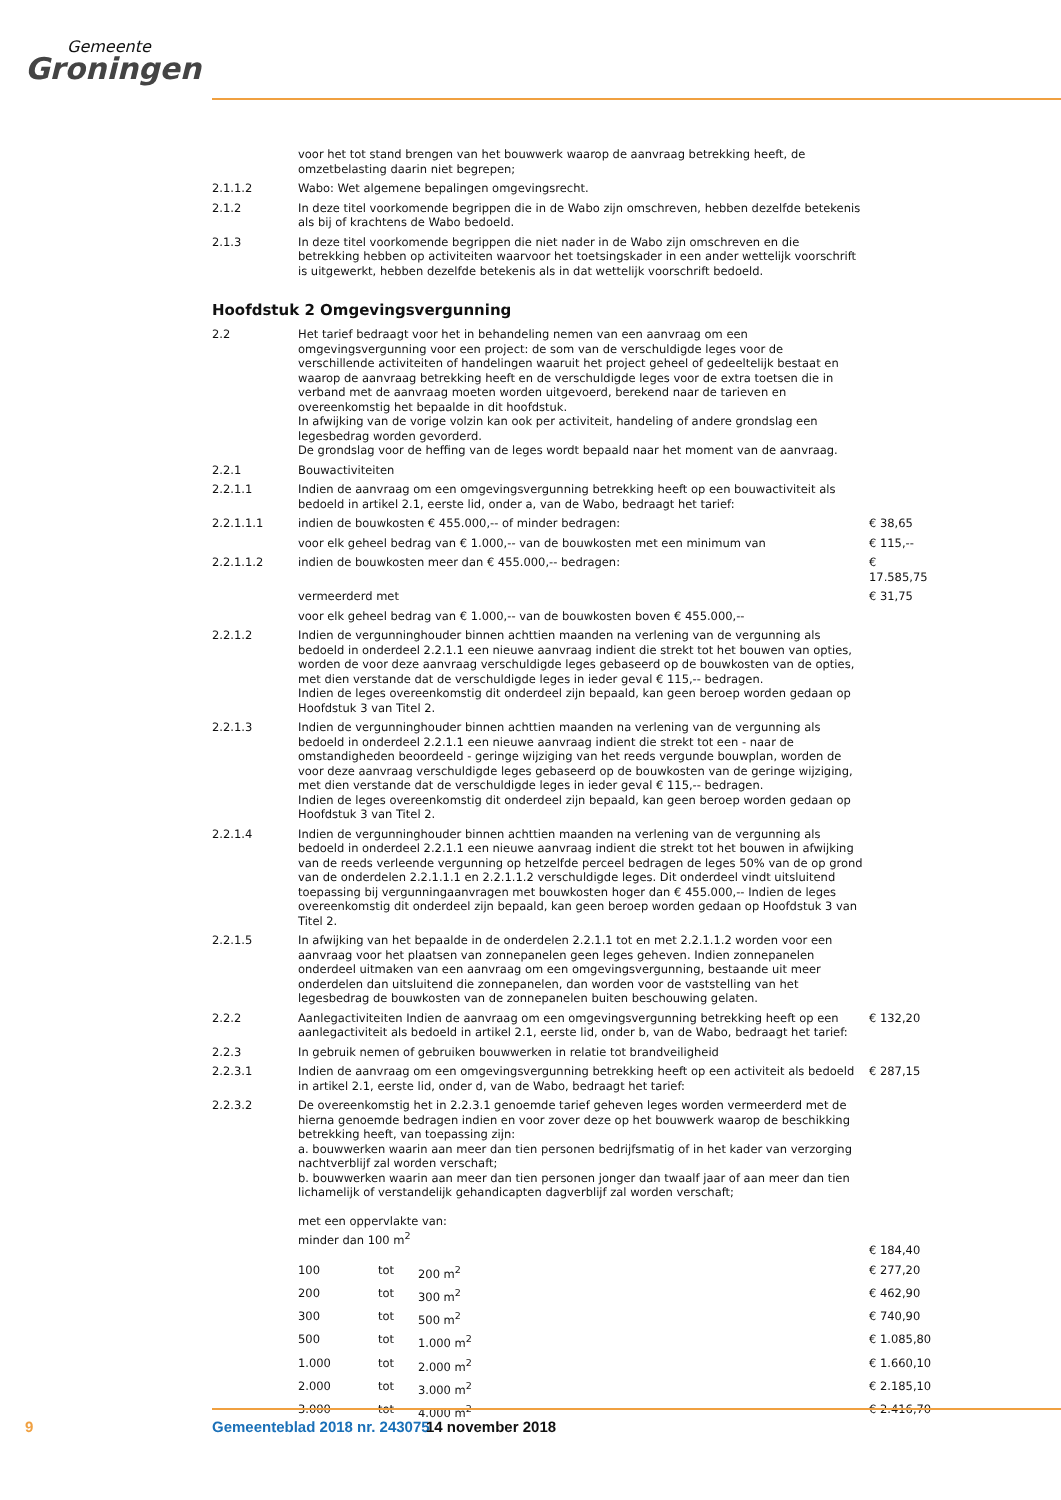Gemeente
Groningen
| | voor het tot stand brengen van het bouwwerk waarop de aanvraag betrekking heeft, de omzetbelasting daarin niet begrepen; | |
| 2.1.1.2 | Wabo: Wet algemene bepalingen omgevingsrecht. | |
| 2.1.2 | In deze titel voorkomende begrippen die in de Wabo zijn omschreven, hebben dezelfde betekenis als bij of krachtens de Wabo bedoeld. | |
| 2.1.3 | In deze titel voorkomende begrippen die niet nader in de Wabo zijn omschreven en die betrekking hebben op activiteiten waarvoor het toetsingskader in een ander wettelijk voorschrift is uitgewerkt, hebben dezelfde betekenis als in dat wettelijk voorschrift bedoeld. | |
Hoofdstuk 2 Omgevingsvergunning
| 2.2 | Het tarief bedraagt voor het in behandeling nemen van een aanvraag om een omgevingsvergunning voor een project: de som van de verschuldigde leges voor de verschillende activiteiten of handelingen waaruit het project geheel of gedeeltelijk bestaat en waarop de aanvraag betrekking heeft en de verschuldigde leges voor de extra toetsen die in verband met de aanvraag moeten worden uitgevoerd, berekend naar de tarieven en overeenkomstig het bepaalde in dit hoofdstuk. In afwijking van de vorige volzin kan ook per activiteit, handeling of andere grondslag een legesbedrag worden gevorderd. De grondslag voor de heffing van de leges wordt bepaald naar het moment van de aanvraag. | |
| 2.2.1 | Bouwactiviteiten | |
| 2.2.1.1 | Indien de aanvraag om een omgevingsvergunning betrekking heeft op een bouwactiviteit als bedoeld in artikel 2.1, eerste lid, onder a, van de Wabo, bedraagt het tarief: | |
| 2.2.1.1.1 | indien de bouwkosten € 455.000,-- of minder bedragen: | € 38,65 |
| | voor elk geheel bedrag van € 1.000,-- van de bouwkosten met een minimum van | € 115,-- |
| 2.2.1.1.2 | indien de bouwkosten meer dan € 455.000,-- bedragen: | € 17.585,75 |
| | vermeerderd met | € 31,75 |
| | voor elk geheel bedrag van € 1.000,-- van de bouwkosten boven € 455.000,-- | |
| 2.2.1.2 | Indien de vergunninghouder binnen achttien maanden na verlening van de vergunning als bedoeld in onderdeel 2.2.1.1 een nieuwe aanvraag indient die strekt tot het bouwen van opties, worden de voor deze aanvraag verschuldigde leges gebaseerd op de bouwkosten van de opties, met dien verstande dat de verschuldigde leges in ieder geval € 115,-- bedragen. Indien de leges overeenkomstig dit onderdeel zijn bepaald, kan geen beroep worden gedaan op Hoofdstuk 3 van Titel 2. | |
| 2.2.1.3 | Indien de vergunninghouder binnen achttien maanden na verlening van de vergunning als bedoeld in onderdeel 2.2.1.1 een nieuwe aanvraag indient die strekt tot een - naar de omstandigheden beoordeeld - geringe wijziging van het reeds vergunde bouwplan, worden de voor deze aanvraag verschuldigde leges gebaseerd op de bouwkosten van de geringe wijziging, met dien verstande dat de verschuldigde leges in ieder geval € 115,-- bedragen. Indien de leges overeenkomstig dit onderdeel zijn bepaald, kan geen beroep worden gedaan op Hoofdstuk 3 van Titel 2. | |
| 2.2.1.4 | Indien de vergunninghouder binnen achttien maanden na verlening van de vergunning als bedoeld in onderdeel 2.2.1.1 een nieuwe aanvraag indient die strekt tot het bouwen in afwijking van de reeds verleende vergunning op hetzelfde perceel bedragen de leges 50% van de op grond van de onderdelen 2.2.1.1.1 en 2.2.1.1.2 verschuldigde leges. Dit onderdeel vindt uitsluitend toepassing bij vergunningaanvragen met bouwkosten hoger dan € 455.000,-- Indien de leges overeenkomstig dit onderdeel zijn bepaald, kan geen beroep worden gedaan op Hoofdstuk 3 van Titel 2. | |
| 2.2.1.5 | In afwijking van het bepaalde in de onderdelen 2.2.1.1 tot en met 2.2.1.1.2 worden voor een aanvraag voor het plaatsen van zonnepanelen geen leges geheven. Indien zonnepanelen onderdeel uitmaken van een aanvraag om een omgevingsvergunning, bestaande uit meer onderdelen dan uitsluitend die zonnepanelen, dan worden voor de vaststelling van het legesbedrag de bouwkosten van de zonnepanelen buiten beschouwing gelaten. | |
| 2.2.2 | Aanlegactiviteiten Indien de aanvraag om een omgevingsvergunning betrekking heeft op een aanlegactiviteit als bedoeld in artikel 2.1, eerste lid, onder b, van de Wabo, bedraagt het tarief: | € 132,20 |
| 2.2.3 | In gebruik nemen of gebruiken bouwwerken in relatie tot brandveiligheid | |
| 2.2.3.1 | Indien de aanvraag om een omgevingsvergunning betrekking heeft op een activiteit als bedoeld in artikel 2.1, eerste lid, onder d, van de Wabo, bedraagt het tarief: | € 287,15 |
| 2.2.3.2 | De overeenkomstig het in 2.2.3.1 genoemde tarief geheven leges worden vermeerderd met de hierna genoemde bedragen indien en voor zover deze op het bouwwerk waarop de beschikking betrekking heeft, van toepassing zijn: a. bouwwerken waarin aan meer dan tien personen bedrijfsmatig of in het kader van verzorging nachtverblijf zal worden verschaft; b. bouwwerken waarin aan meer dan tien personen jonger dan twaalf jaar of aan meer dan tien lichamelijk of verstandelijk gehandicapten dagverblijf zal worden verschaft; met een oppervlakte van: minder dan 100 m<sup>2</sup> | € 184,40 |
| 100 | tot | 200 m<sup>2</sup> | € 277,20 |
| 200 | tot | 300 m<sup>2</sup> | € 462,90 |
| 300 | tot | 500 m<sup>2</sup> | € 740,90 |
| 500 | tot | 1.000 m<sup>2</sup> | € 1.085,80 |
| 1.000 | tot | 2.000 m<sup>2</sup> | € 1.660,10 |
| 2.000 | tot | 3.000 m<sup>2</sup> | € 2.185,10 |
| 3.000 | tot | 4.000 m<sup>2</sup> | € 2.416,70 |
9 Gemeenteblad 2018 nr. 243075 14 november 2018